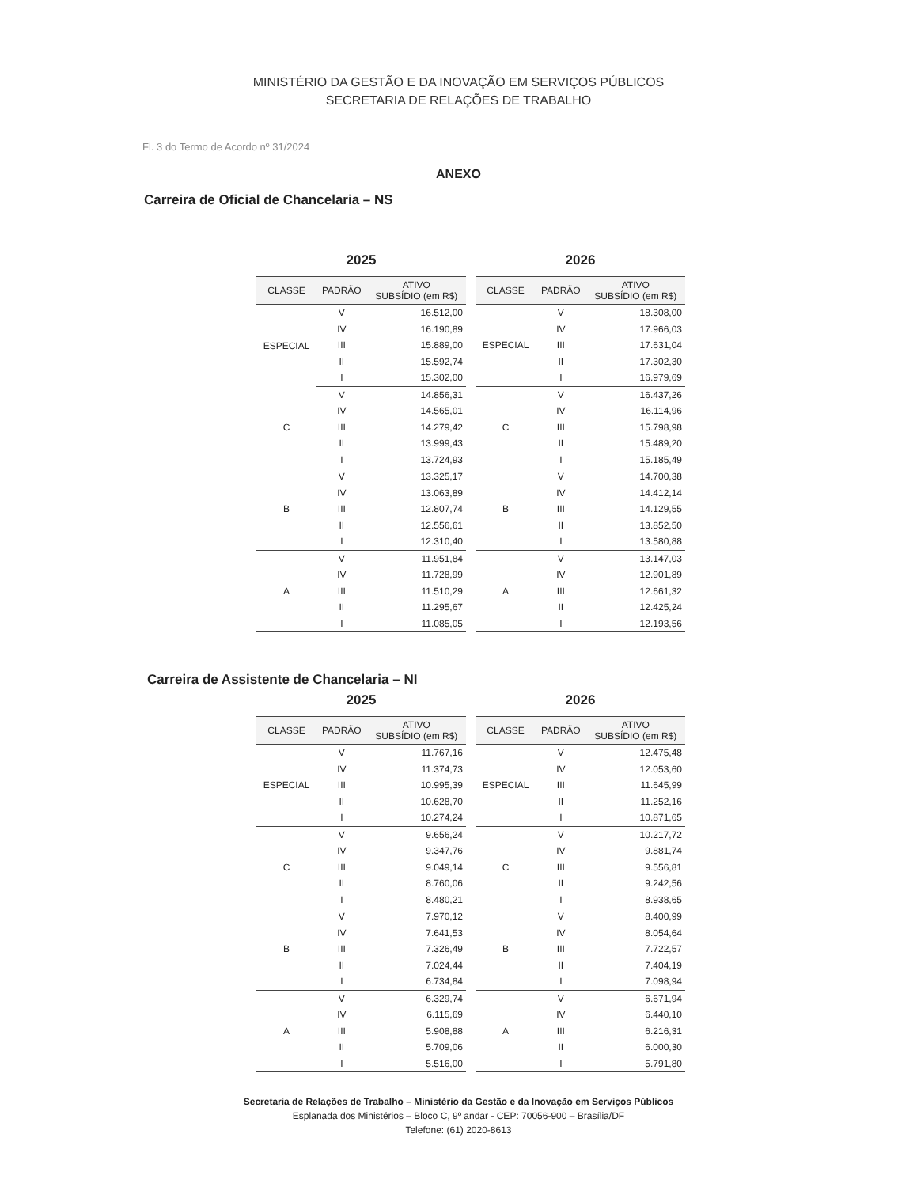MINISTÉRIO DA GESTÃO E DA INOVAÇÃO EM SERVIÇOS PÚBLICOS
SECRETARIA DE RELAÇÕES DE TRABALHO
Fl. 3 do Termo de Acordo nº 31/2024
ANEXO
Carreira de Oficial de Chancelaria – NS
2025
| CLASSE | PADRÃO | ATIVO SUBSÍDIO (em R$) |
| --- | --- | --- |
| ESPECIAL | V | 16.512,00 |
| | IV | 16.190,89 |
| | III | 15.889,00 |
| | II | 15.592,74 |
| | I | 15.302,00 |
| C | V | 14.856,31 |
| | IV | 14.565,01 |
| | III | 14.279,42 |
| | II | 13.999,43 |
| | I | 13.724,93 |
| B | V | 13.325,17 |
| | IV | 13.063,89 |
| | III | 12.807,74 |
| | II | 12.556,61 |
| | I | 12.310,40 |
| A | V | 11.951,84 |
| | IV | 11.728,99 |
| | III | 11.510,29 |
| | II | 11.295,67 |
| | I | 11.085,05 |
2026
| CLASSE | PADRÃO | ATIVO SUBSÍDIO (em R$) |
| --- | --- | --- |
| ESPECIAL | V | 18.308,00 |
| | IV | 17.966,03 |
| | III | 17.631,04 |
| | II | 17.302,30 |
| | I | 16.979,69 |
| C | V | 16.437,26 |
| | IV | 16.114,96 |
| | III | 15.798,98 |
| | II | 15.489,20 |
| | I | 15.185,49 |
| B | V | 14.700,38 |
| | IV | 14.412,14 |
| | III | 14.129,55 |
| | II | 13.852,50 |
| | I | 13.580,88 |
| A | V | 13.147,03 |
| | IV | 12.901,89 |
| | III | 12.661,32 |
| | II | 12.425,24 |
| | I | 12.193,56 |
Carreira de Assistente de Chancelaria – NI
2025
| CLASSE | PADRÃO | ATIVO SUBSÍDIO (em R$) |
| --- | --- | --- |
| ESPECIAL | V | 11.767,16 |
| | IV | 11.374,73 |
| | III | 10.995,39 |
| | II | 10.628,70 |
| | I | 10.274,24 |
| C | V | 9.656,24 |
| | IV | 9.347,76 |
| | III | 9.049,14 |
| | II | 8.760,06 |
| | I | 8.480,21 |
| B | V | 7.970,12 |
| | IV | 7.641,53 |
| | III | 7.326,49 |
| | II | 7.024,44 |
| | I | 6.734,84 |
| A | V | 6.329,74 |
| | IV | 6.115,69 |
| | III | 5.908,88 |
| | II | 5.709,06 |
| | I | 5.516,00 |
2026
| CLASSE | PADRÃO | ATIVO SUBSÍDIO (em R$) |
| --- | --- | --- |
| ESPECIAL | V | 12.475,48 |
| | IV | 12.053,60 |
| | III | 11.645,99 |
| | II | 11.252,16 |
| | I | 10.871,65 |
| C | V | 10.217,72 |
| | IV | 9.881,74 |
| | III | 9.556,81 |
| | II | 9.242,56 |
| | I | 8.938,65 |
| B | V | 8.400,99 |
| | IV | 8.054,64 |
| | III | 7.722,57 |
| | II | 7.404,19 |
| | I | 7.098,94 |
| A | V | 6.671,94 |
| | IV | 6.440,10 |
| | III | 6.216,31 |
| | II | 6.000,30 |
| | I | 5.791,80 |
Secretaria de Relações de Trabalho – Ministério da Gestão e da Inovação em Serviços Públicos
Esplanada dos Ministérios – Bloco C, 9º andar - CEP: 70056-900 – Brasília/DF
Telefone: (61) 2020-8613